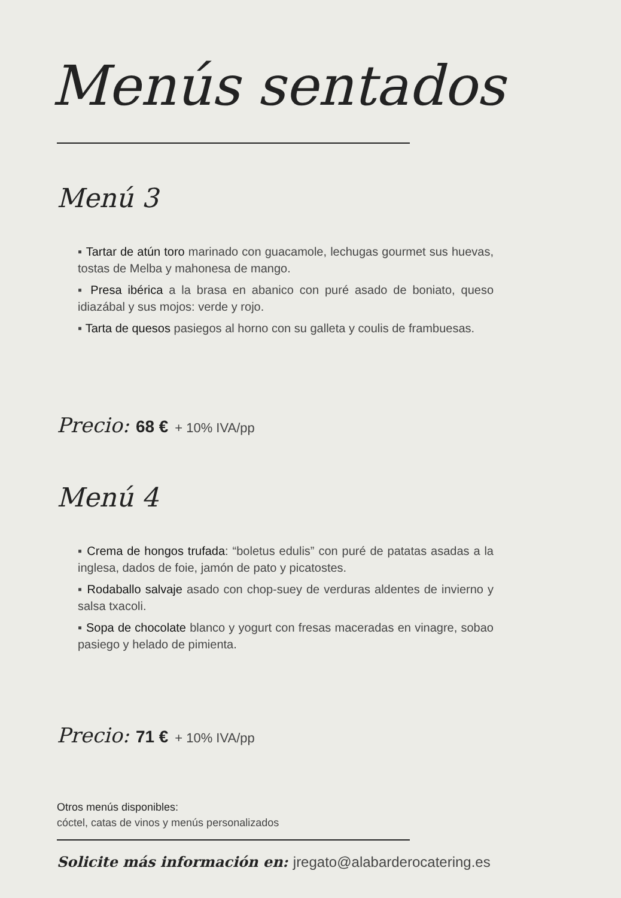Menús sentados
Menú 3
▪ Tartar de atún toro marinado con guacamole, lechugas gourmet sus huevas, tostas de Melba y mahonesa de mango.
▪ Presa ibérica a la brasa en abanico con puré asado de boniato, queso idiazábal y sus mojos: verde y rojo.
▪ Tarta de quesos pasiegos al horno con su galleta y coulis de frambuesas.
Precio: 68 € + 10% IVA/pp
Menú 4
▪ Crema de hongos trufada: “boletus edulis” con puré de patatas asadas a la inglesa, dados de foie, jamón de pato y picatostes.
▪ Rodaballo salvaje asado con chop-suey de verduras aldentes de invierno y salsa txacoli.
▪ Sopa de chocolate blanco y yogurt con fresas maceradas en vinagre, sobao pasiego y helado de pimienta.
Precio: 71 € + 10% IVA/pp
Otros menús disponibles:
cóctel, catas de vinos y menús personalizados
Solicite más información en: jregato@alabarderocatering.es